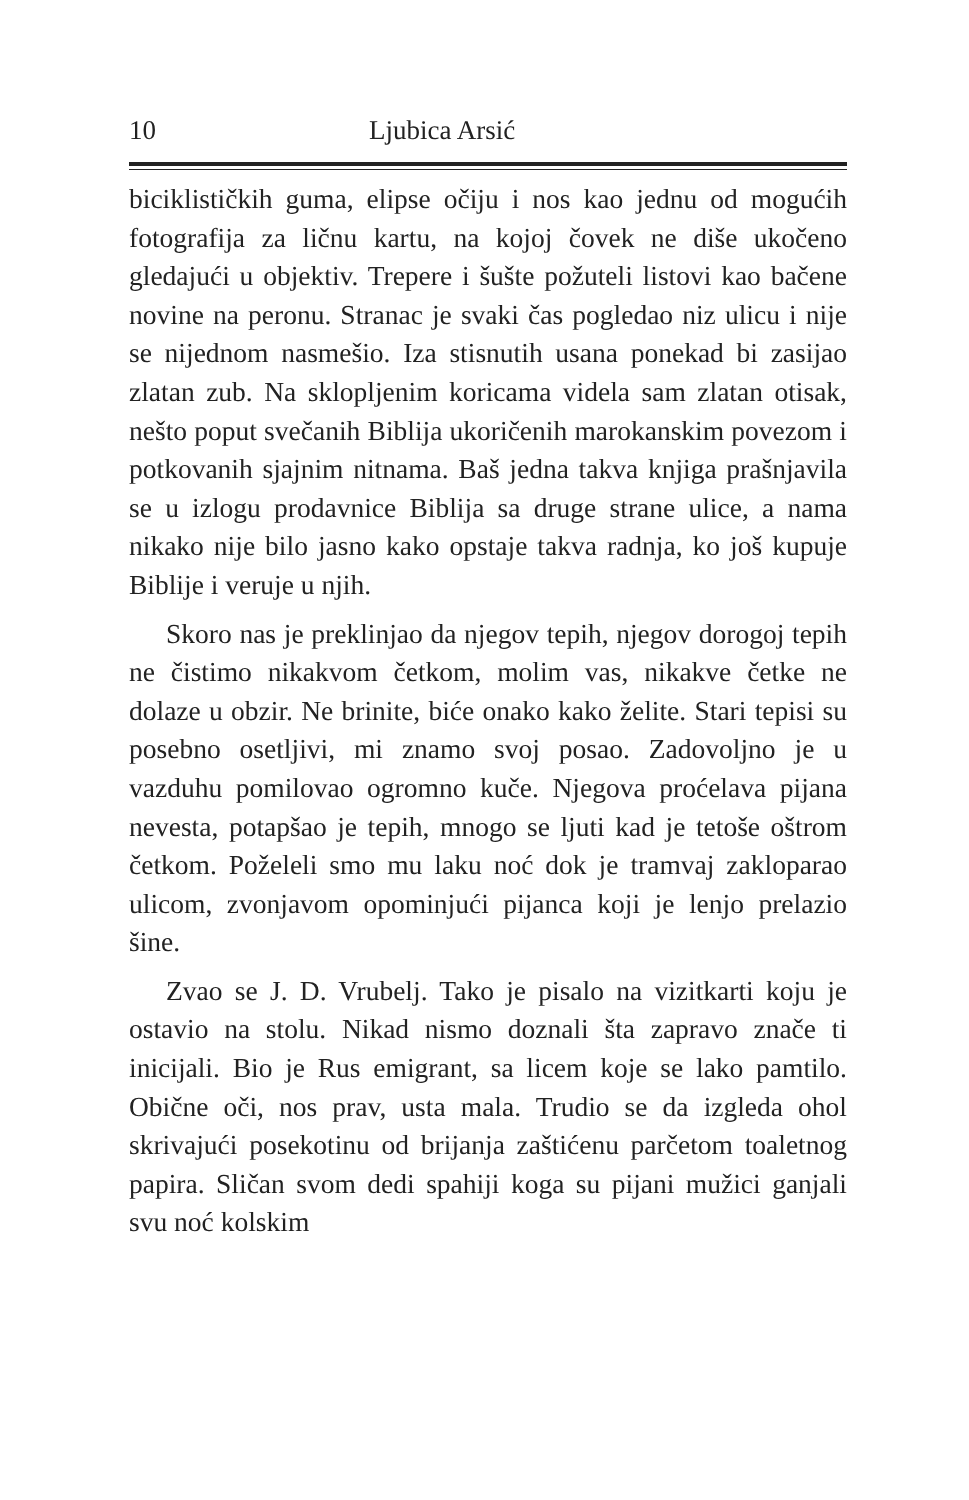10 Ljubica Arsić
biciklističkih guma, elipse očiju i nos kao jednu od mogućih fotografija za ličnu kartu, na kojoj čovek ne diše ukočeno gledajući u objektiv. Trepere i šušte požuteli listovi kao bačene novine na peronu. Stranac je svaki čas pogledao niz ulicu i nije se nijednom nasmešio. Iza stisnutih usana ponekad bi zasijao zlatan zub. Na sklo­pljenim koricama videla sam zlatan otisak, nešto poput svečanih Biblija ukoričenih marokanskim povezom i potkovanih sjajnim nitnama. Baš jedna takva knjiga prašnjavila se u izlogu prodavnice Biblija sa druge strane ulice, a nama nikako nije bilo jasno kako opstaje takva radnja, ko još kupuje Biblije i veruje u njih.
Skoro nas je preklinjao da njegov tepih, njegov dorogoj tepih ne čistimo nikakvom četkom, molim vas, nikakve četke ne dolaze u obzir. Ne brinite, biće onako kako želite. Stari tepisi su posebno osetljivi, mi znamo svoj posao. Zadovoljno je u vazduhu pomilovao ogromno kuče. Njegova proćelava pijana nevesta, potapšao je tepih, mnogo se ljuti kad je tetoše oštrom četkom. Poželeli smo mu laku noć dok je tramvaj zakloparao ulicom, zvonjavom opominjući pijanca koji je lenjo prelazio šine.
Zvao se J. D. Vrubelj. Tako je pisalo na vizitkarti koju je ostavio na stolu. Nikad nismo doznali šta zapravo znače ti inicijali. Bio je Rus emigrant, sa licem koje se lako pamtilo. Obične oči, nos prav, usta mala. Trudio se da izgleda ohol skrivajući posekotinu od brijanja zaštićenu parčetom toaletnog papira. Sličan svom dedi spahiji koga su pijani mužici ganjali svu noć kolskim